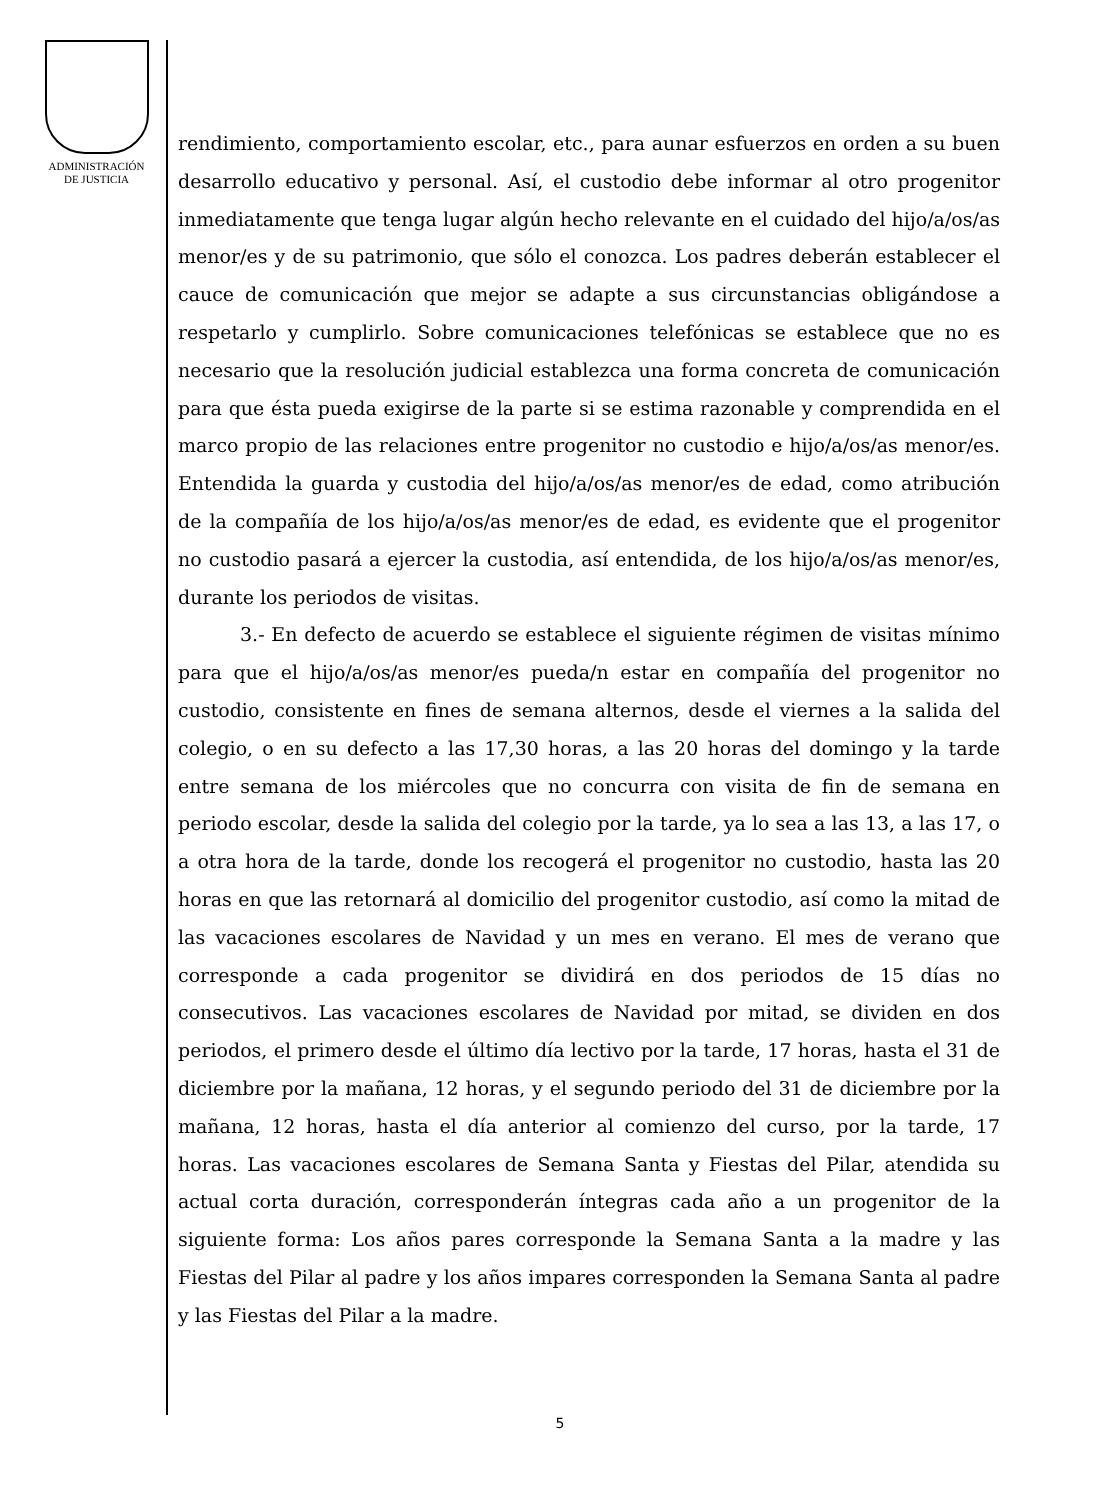ADMINISTRACIÓN
DE JUSTICIA
rendimiento, comportamiento escolar, etc., para aunar esfuerzos en orden a su buen desarrollo educativo y personal. Así, el custodio debe informar al otro progenitor inmediatamente que tenga lugar algún hecho relevante en el cuidado del hijo/a/os/as menor/es y de su patrimonio, que sólo el conozca. Los padres deberán establecer el cauce de comunicación que mejor se adapte a sus circunstancias obligándose a respetarlo y cumplirlo. Sobre comunicaciones telefónicas se establece que no es necesario que la resolución judicial establezca una forma concreta de comunicación para que ésta pueda exigirse de la parte si se estima razonable y comprendida en el marco propio de las relaciones entre progenitor no custodio e hijo/a/os/as menor/es. Entendida la guarda y custodia del hijo/a/os/as menor/es de edad, como atribución de la compañía de los hijo/a/os/as menor/es de edad, es evidente que el progenitor no custodio pasará a ejercer la custodia, así entendida, de los hijo/a/os/as menor/es, durante los periodos de visitas.
3.- En defecto de acuerdo se establece el siguiente régimen de visitas mínimo para que el hijo/a/os/as menor/es pueda/n estar en compañía del progenitor no custodio, consistente en fines de semana alternos, desde el viernes a la salida del colegio, o en su defecto a las 17,30 horas, a las 20 horas del domingo y la tarde entre semana de los miércoles que no concurra con visita de fin de semana en periodo escolar, desde la salida del colegio por la tarde, ya lo sea a las 13, a las 17, o a otra hora de la tarde, donde los recogerá el progenitor no custodio, hasta las 20 horas en que las retornará al domicilio del progenitor custodio, así como la mitad de las vacaciones escolares de Navidad y un mes en verano. El mes de verano que corresponde a cada progenitor se dividirá en dos periodos de 15 días no consecutivos. Las vacaciones escolares de Navidad por mitad, se dividen en dos periodos, el primero desde el último día lectivo por la tarde, 17 horas, hasta el 31 de diciembre por la mañana, 12 horas, y el segundo periodo del 31 de diciembre por la mañana, 12 horas, hasta el día anterior al comienzo del curso, por la tarde, 17 horas. Las vacaciones escolares de Semana Santa y Fiestas del Pilar, atendida su actual corta duración, corresponderán íntegras cada año a un progenitor de la siguiente forma: Los años pares corresponde la Semana Santa a la madre y las Fiestas del Pilar al padre y los años impares corresponden la Semana Santa al padre y las Fiestas del Pilar a la madre.
5